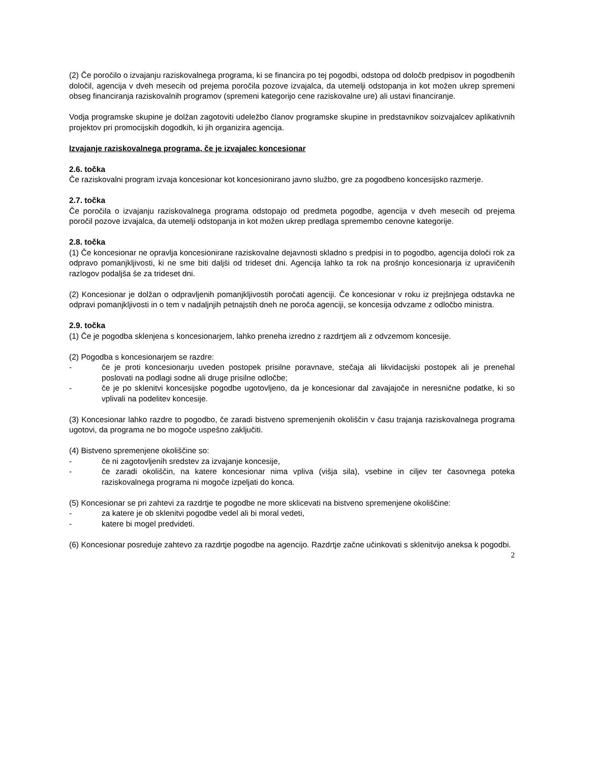(2) Če poročilo o izvajanju raziskovalnega programa, ki se financira po tej pogodbi, odstopa od določb predpisov in pogodbenih določil, agencija v dveh mesecih od prejema poročila pozove izvajalca, da utemelji odstopanja in kot možen ukrep spremeni obseg financiranja raziskovalnih programov (spremeni kategorijo cene raziskovalne ure) ali ustavi financiranje.
Vodja programske skupine je dolžan zagotoviti udeležbo članov programske skupine in predstavnikov soizvajalcev aplikativnih projektov pri promocijskih dogodkih, ki jih organizira agencija.
Izvajanje raziskovalnega programa, če je izvajalec koncesionar
2.6. točka
Če raziskovalni program izvaja koncesionar kot koncesionirano javno službo, gre za pogodbeno koncesijsko razmerje.
2.7. točka
Če poročila o izvajanju raziskovalnega programa odstopajo od predmeta pogodbe, agencija v dveh mesecih od prejema poročil pozove izvajalca, da utemelji odstopanja in kot možen ukrep predlaga spremembo cenovne kategorije.
2.8. točka
(1) Če koncesionar ne opravlja koncesionirane raziskovalne dejavnosti skladno s predpisi in to pogodbo, agencija določi rok za odpravo pomanjkljivosti, ki ne sme biti daljši od trideset dni. Agencija lahko ta rok na prošnjo koncesionarja iz upravičenih razlogov podaljša še za trideset dni.
(2) Koncesionar je dolžan o odpravljenih pomanjkljivostih poročati agenciji. Če koncesionar v roku iz prejšnjega odstavka ne odpravi pomanjkljivosti in o tem v nadaljnjih petnajstih dneh ne poroča agenciji, se koncesija odvzame z odločbo ministra.
2.9. točka
(1) Če je pogodba sklenjena s koncesionarjem, lahko preneha izredno z razdrtjem ali z odvzemom koncesije.
(2) Pogodba s koncesionarjem se razdre:
- če je proti koncesionarju uveden postopek prisilne poravnave, stečaja ali likvidacijski postopek ali je prenehal poslovati na podlagi sodne ali druge prisilne odločbe;
- če je po sklenitvi koncesijske pogodbe ugotovljeno, da je koncesionar dal zavajajoče in neresnične podatke, ki so vplivali na podelitev koncesije.
(3) Koncesionar lahko razdre to pogodbo, če zaradi bistveno spremenjenih okoliščin v času trajanja raziskovalnega programa ugotovi, da programa ne bo mogoče uspešno zaključiti.
(4) Bistveno spremenjene okoliščine so:
- če ni zagotovljenih sredstev za izvajanje koncesije,
- če zaradi okoliščin, na katere koncesionar nima vpliva (višja sila), vsebine in ciljev ter časovnega poteka raziskovalnega programa ni mogoče izpeljati do konca.
(5) Koncesionar se pri zahtevi za razdrtje te pogodbe ne more sklicevati na bistveno spremenjene okoliščine:
- za katere je ob sklenitvi pogodbe vedel ali bi moral vedeti,
- katere bi mogel predvideti.
(6) Koncesionar posreduje zahtevo za razdrtje pogodbe na agencijo. Razdrtje začne učinkovati s sklenitvijo aneksa k pogodbi.
2